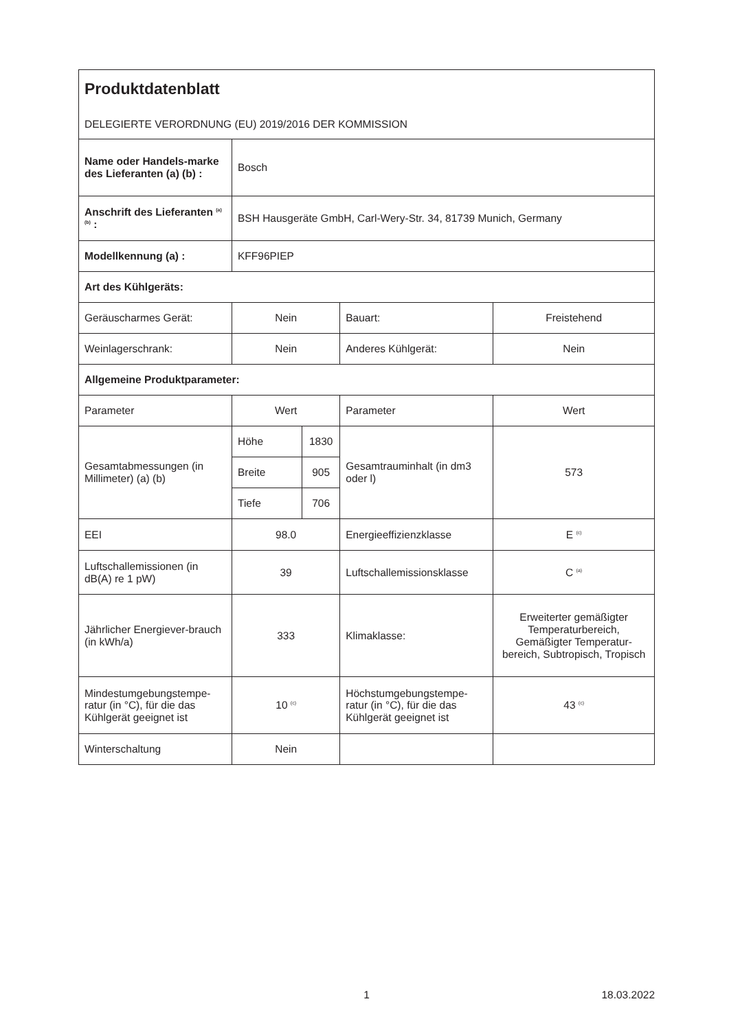| Produktdatenblatt DELEGIERTE VERORDNUNG (EU) 2019/2016 DER KOMMISSION | | | | |
| Name oder Handels-marke des Lieferanten (a) (b) : | Bosch | | | |
| Anschrift des Lieferanten <sup>(a) (b)</sup> : | BSH Hausgeräte GmbH, Carl-Wery-Str. 34, 81739 Munich, Germany | | | |
| Modellkennung (a) : | KFF96PIEP | | | |
| Art des Kühlgeräts: | | | | |
| Geräuscharmes Gerät: | Nein | | Bauart: | Freistehend |
| Weinlagerschrank: | Nein | | Anderes Kühlgerät: | Nein |
| Allgemeine Produktparameter: | | | | |
| Parameter | Wert | | Parameter | Wert |
| Gesamtabmessungen (in Millimeter) (a) (b) | Höhe | 1830 | Gesamtrauminhalt (in dm3 oder l) | 573 |
| | Breite | 905 | | |
| | Tiefe | 706 | | |
| EEI | 98.0 | | Energieeffizienzklasse | E <sup>(c)</sup> |
| Luftschallemissionen (in dB(A) re 1 pW) | 39 | | Luftschallemissionsklasse | C <sup>(a)</sup> |
| Jährlicher Energiever-brauch (in kWh/a) | 333 | | Klimaklasse: | Erweiterter gemäßigter Temperaturbereich, Gemäßigter Temperatur-bereich, Subtropisch, Tropisch |
| Mindestumgebungstempe-ratur (in °C), für die das Kühlgerät geeignet ist | 10 <sup>(c)</sup> | | Höchstumgebungstempe-ratur (in °C), für die das Kühlgerät geeignet ist | 43 <sup>(c)</sup> |
| Winterschaltung | Nein | | | |
1 18.03.2022